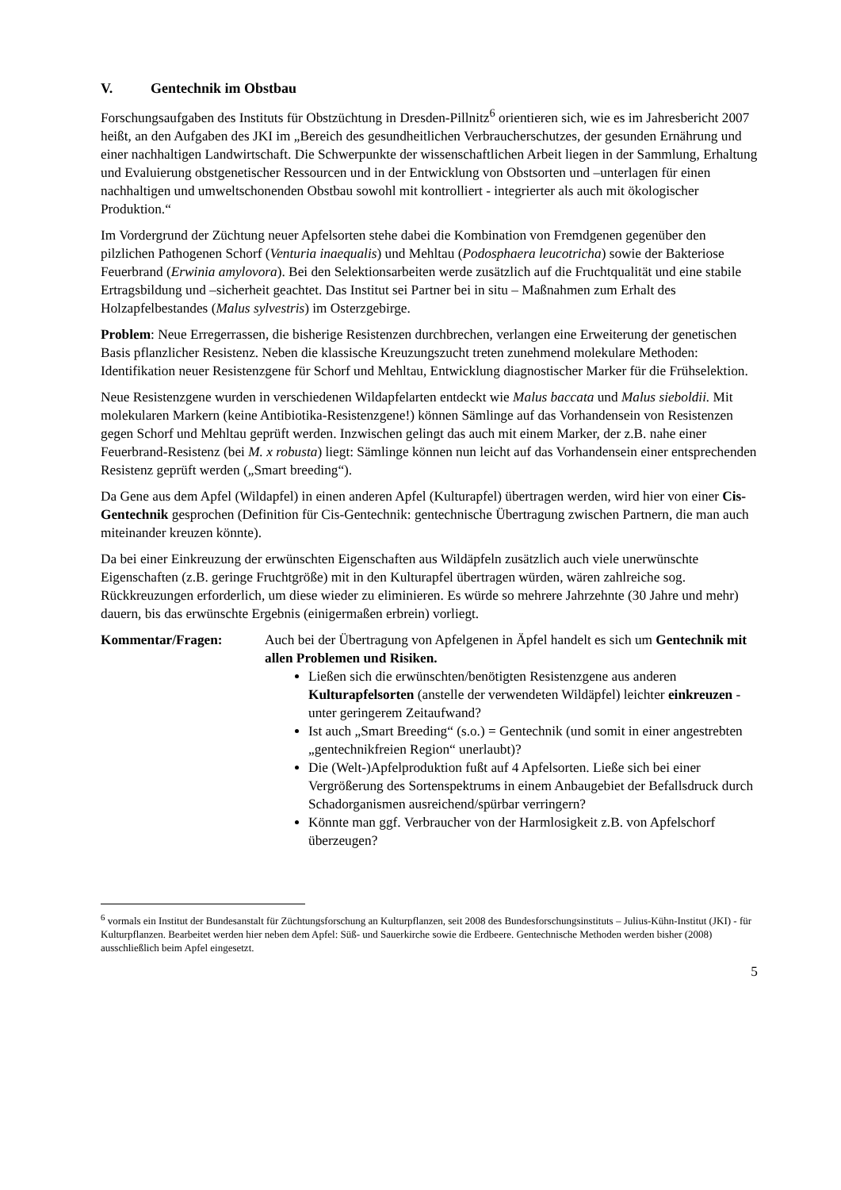V. Gentechnik im Obstbau
Forschungsaufgaben des Instituts für Obstzüchtung in Dresden-Pillnitz<sup>6</sup> orientieren sich, wie es im Jahresbericht 2007 heißt, an den Aufgaben des JKI im „Bereich des gesundheitlichen Verbraucherschutzes, der gesunden Ernährung und einer nachhaltigen Landwirtschaft. Die Schwerpunkte der wissenschaftlichen Arbeit liegen in der Sammlung, Erhaltung und Evaluierung obstgenetischer Ressourcen und in der Entwicklung von Obstsorten und –unterlagen für einen nachhaltigen und umweltschonenden Obstbau sowohl mit kontrolliert - integrierter als auch mit ökologischer Produktion.“
Im Vordergrund der Züchtung neuer Apfelsorten stehe dabei die Kombination von Fremdgenen gegenüber den pilzlichen Pathogenen Schorf (Venturia inaequalis) und Mehltau (Podosphaera leucotricha) sowie der Bakteriose Feuerbrand (Erwinia amylovora). Bei den Selektionsarbeiten werde zusätzlich auf die Fruchtqualität und eine stabile Ertragsbildung und –sicherheit geachtet. Das Institut sei Partner bei in situ – Maßnahmen zum Erhalt des Holzapfelbestandes (Malus sylvestris) im Osterzgebirge.
Problem: Neue Erregerrassen, die bisherige Resistenzen durchbrechen, verlangen eine Erweiterung der genetischen Basis pflanzlicher Resistenz. Neben die klassische Kreuzungszucht treten zunehmend molekulare Methoden: Identifikation neuer Resistenzgene für Schorf und Mehltau, Entwicklung diagnostischer Marker für die Frühselektion.
Neue Resistenzgene wurden in verschiedenen Wildapfelarten entdeckt wie Malus baccata und Malus sieboldii. Mit molekularen Markern (keine Antibiotika-Resistenzgene!) können Sämlinge auf das Vorhandensein von Resistenzen gegen Schorf und Mehltau geprüft werden. Inzwischen gelingt das auch mit einem Marker, der z.B. nahe einer Feuerbrand-Resistenz (bei M. x robusta) liegt: Sämlinge können nun leicht auf das Vorhandensein einer entsprechenden Resistenz geprüft werden („Smart breeding“).
Da Gene aus dem Apfel (Wildapfel) in einen anderen Apfel (Kulturapfel) übertragen werden, wird hier von einer Cis-Gentechnik gesprochen (Definition für Cis-Gentechnik: gentechnische Übertragung zwischen Partnern, die man auch miteinander kreuzen könnte).
Da bei einer Einkreuzung der erwünschten Eigenschaften aus Wildäpfeln zusätzlich auch viele unerwünschte Eigenschaften (z.B. geringe Fruchtgröße) mit in den Kulturapfel übertragen würden, wären zahlreiche sog. Rückkreuzungen erforderlich, um diese wieder zu eliminieren. Es würde so mehrere Jahrzehnte (30 Jahre und mehr) dauern, bis das erwünschte Ergebnis (einigermaßen erbrein) vorliegt.
Kommentar/Fragen: Auch bei der Übertragung von Apfelgenen in Äpfel handelt es sich um Gentechnik mit allen Problemen und Risiken.
Ließen sich die erwünschten/benötigten Resistenzgene aus anderen Kulturapfelsorten (anstelle der verwendeten Wildäpfel) leichter einkreuzen - unter geringerem Zeitaufwand?
Ist auch „Smart Breeding“ (s.o.) = Gentechnik (und somit in einer angestrebten „gentechnikfreien Region“ unerlaubt)?
Die (Welt-)Apfelproduktion fußt auf 4 Apfelsorten. Ließe sich bei einer Vergrößerung des Sortenspektrums in einem Anbaugebiet der Befallsdruck durch Schadorganismen ausreichend/spürbar verringern?
Könnte man ggf. Verbraucher von der Harmlosigkeit z.B. von Apfelschorf überzeugen?
<sup>6</sup> vormals ein Institut der Bundesanstalt für Züchtungsforschung an Kulturpflanzen, seit 2008 des Bundesforschungsinstituts – Julius-Kühn-Institut (JKI) - für Kulturpflanzen. Bearbeitet werden hier neben dem Apfel: Süß- und Sauerkirche sowie die Erdbeere. Gentechnische Methoden werden bisher (2008) ausschließlich beim Apfel eingesetzt.
5